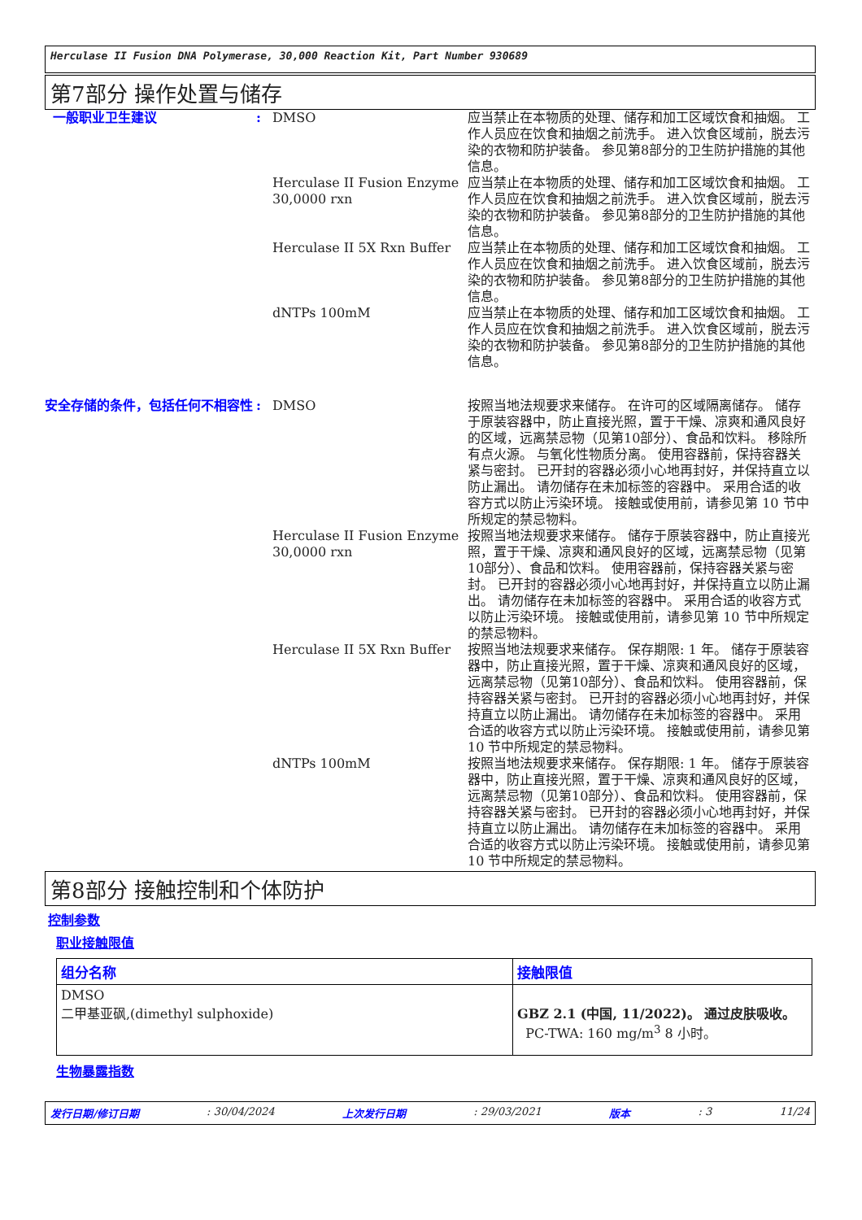Herculase II Fusion DNA Polymerase, 30,000 Reaction Kit, Part Number 930689
第7部分 操作处置与储存
一般职业卫生建议 : DMSO 应当禁止在本物质的处理、储存和加工区域饮食和抽烟。 工作人员应在饮食和抽烟之前洗手。 进入饮食区域前，脱去污染的衣物和防护装备。 参见第8部分的卫生防护措施的其他信息。
Herculase II Fusion Enzyme 30,0000 rxn
应当禁止在本物质的处理、储存和加工区域饮食和抽烟。 工作人员应在饮食和抽烟之前洗手。 进入饮食区域前，脱去污染的衣物和防护装备。 参见第8部分的卫生防护措施的其他信息。
Herculase II 5X Rxn Buffer
应当禁止在本物质的处理、储存和加工区域饮食和抽烟。 工作人员应在饮食和抽烟之前洗手。 进入饮食区域前，脱去污染的衣物和防护装备。 参见第8部分的卫生防护措施的其他信息。
dNTPs 100mM 应当禁止在本物质的处理、储存和加工区域饮食和抽烟。 工作人员应在饮食和抽烟之前洗手。 进入饮食区域前，脱去污染的衣物和防护装备。 参见第8部分的卫生防护措施的其他信息。
安全存储的条件，包括任何不相容性 : DMSO 按照当地法规要求来储存。 在许可的区域隔离储存。 储存于原装容器中，防止直接光照，置于干燥、凉爽和通风良好的区域，远离禁忌物（见第10部分）、食品和饮料。 移除所有点火源。 与氧化性物质分离。 使用容器前，保持容器关紧与密封。 已开封的容器必须小心地再封好，并保持直立以防止漏出。 请勿储存在未加标签的容器中。 采用合适的收容方式以防止污染环境。 接触或使用前，请参见第 10 节中所规定的禁忌物料。
Herculase II Fusion Enzyme 30,0000 rxn
按照当地法规要求来储存。 储存于原装容器中，防止直接光照，置于干燥、凉爽和通风良好的区域，远离禁忌物（见第10部分）、食品和饮料。 使用容器前，保持容器关紧与密封。 已开封的容器必须小心地再封好，并保持直立以防止漏出。 请勿储存在未加标签的容器中。 采用合适的收容方式以防止污染环境。 接触或使用前，请参见第 10 节中所规定的禁忌物料。
Herculase II 5X Rxn Buffer
按照当地法规要求来储存。 保存期限: 1 年。 储存于原装容器中，防止直接光照，置于干燥、凉爽和通风良好的区域，远离禁忌物（见第10部分）、食品和饮料。 使用容器前，保持容器关紧与密封。 已开封的容器必须小心地再封好，并保持直立以防止漏出。 请勿储存在未加标签的容器中。 采用合适的收容方式以防止污染环境。 接触或使用前，请参见第 10 节中所规定的禁忌物料。
dNTPs 100mM 按照当地法规要求来储存。 保存期限: 1 年。 储存于原装容器中，防止直接光照，置于干燥、凉爽和通风良好的区域，远离禁忌物（见第10部分）、食品和饮料。 使用容器前，保持容器关紧与密封。 已开封的容器必须小心地再封好，并保持直立以防止漏出。 请勿储存在未加标签的容器中。 采用合适的收容方式以防止污染环境。 接触或使用前，请参见第 10 节中所规定的禁忌物料。
第8部分 接触控制和个体防护
控制参数
职业接触限值
| 组分名称 | 接触限值 |
| --- | --- |
| DMSO 二甲基亚砜,(dimethyl sulphoxide) | GBZ 2.1 (中国, 11/2022)。 通过皮肤吸收。 PC-TWA: 160 mg/m<sup>3</sup> 8 小时。 |
生物暴露指数
发行日期/修订日期: 30/04/2024 上次发行日期: 29/03/2021 版本: 3 11/24